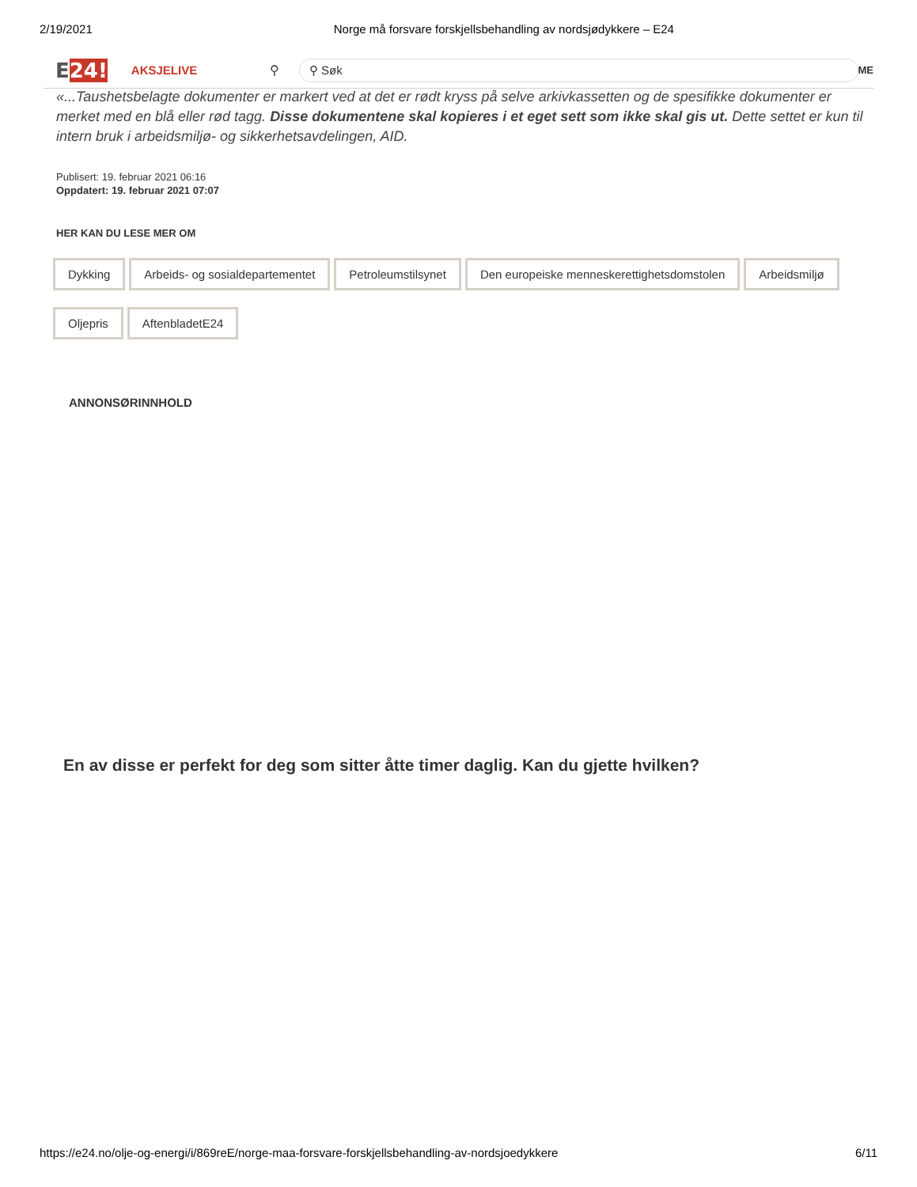2/19/2021 Norge må forsvare forskjellsbehandling av nordsjødykkere – E24
E24!
AKSJELIVE
⚲
⚲ Søk
ME
«...Taushetsbelagte dokumenter er markert ved at det er rødt kryss på selve arkivkassetten og de spesifikke dokumenter er merket med en blå eller rød tagg. Disse dokumentene skal kopieres i et eget sett som ikke skal gis ut. Dette settet er kun til intern bruk i arbeidsmiljø- og sikkerhetsavdelingen, AID.
Publisert: 19. februar 2021 06:16
Oppdatert: 19. februar 2021 07:07
HER KAN DU LESE MER OM
Dykking Arbeids- og sosialdepartementet Petroleumstilsynet Den europeiske menneskerettighetsdomstolen Arbeidsmiljø Oljepris AftenbladetE24
ANNONSØRINNHOLD
En av disse er perfekt for deg som sitter åtte timer daglig. Kan du gjette hvilken?
https://e24.no/olje-og-energi/i/869reE/norge-maa-forsvare-forskjellsbehandling-av-nordsjoedykkere 6/11